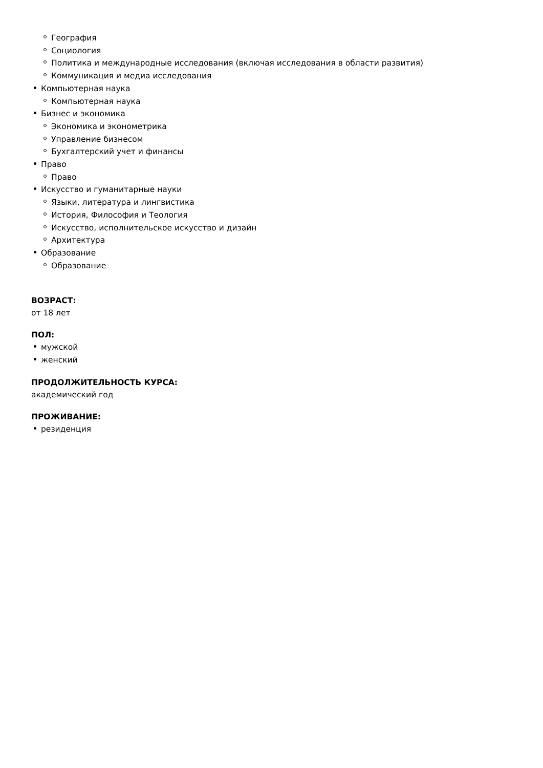География
Социология
Политика и международные исследования (включая исследования в области развития)
Коммуникация и медиа исследования
Компьютерная наука
Компьютерная наука
Бизнес и экономика
Экономика и эконометрика
Управление бизнесом
Бухгалтерский учет и финансы
Право
Право
Искусство и гуманитарные науки
Языки, литература и лингвистика
История, Философия и Теология
Искусство, исполнительское искусство и дизайн
Архитектура
Образование
Образование
ВОЗРАСТ:
от 18 лет
ПОЛ:
мужской
женский
ПРОДОЛЖИТЕЛЬНОСТЬ КУРСА:
академический год
ПРОЖИВАНИЕ:
резиденция